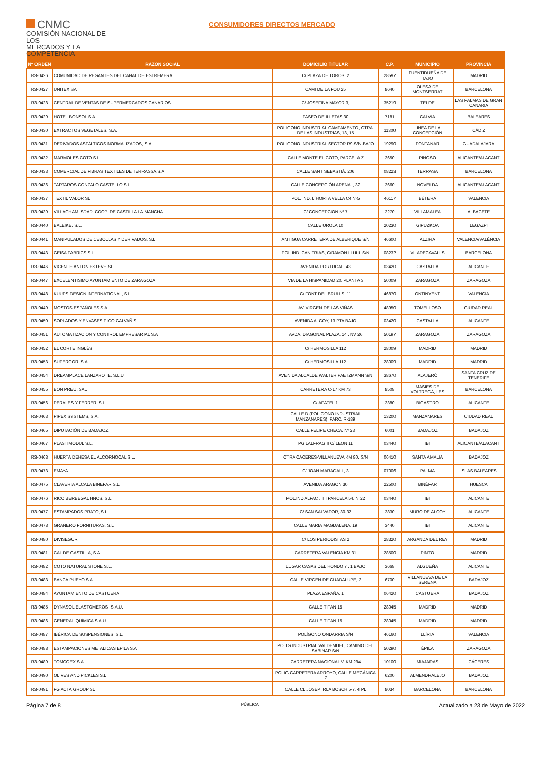CNMC
COMISIÓN NACIONAL DE LOS
MERCADOS Y LA COMPETENCIA
CONSUMIDORES DIRECTOS MERCADO
| Nº ORDEN | RAZÓN SOCIAL | DOMICILIO TITULAR | C.P. | MUNICIPIO | PROVINCIA |
| --- | --- | --- | --- | --- | --- |
| R3-0426 | COMUNIDAD DE REGANTES DEL CANAL DE ESTREMERA | C/ PLAZA DE TOROS, 2 | 28597 | FUENTIDUEÑA DE TAJO | MADRID |
| R3-0427 | UNITEX SA | CAMI DE LA FOU 25 | 8640 | OLESA DE MONTSERRAT | BARCELONA |
| R3-0428 | CENTRAL DE VENTAS DE SUPERMERCADOS CANARIOS | C/ JOSEFINA MAYOR 3, | 35219 | TELDE | LAS PALMAS DE GRAN CANARIA |
| R3-0429 | HOTEL BONSOL S.A. | PASEO DE ILLETAS 30 | 7181 | CALVIÁ | BALEARES |
| R3-0430 | EXTRACTOS VEGETALES, S.A. | POLIGONO INDUSTRIAL CAMPAMENTO, CTRA. DE LAS INDUSTRIAS, 13, 15 | 11300 | LINEA DE LA CONCEPCIÓN | CÁDIZ |
| R3-0431 | DERIVADOS ASFÁLTICOS NORMALIZADOS, S.A. | POLIGONO INDUSTRIAL SECTOR R9-S/N-BAJO | 19290 | FONTANAR | GUADALAJARA |
| R3-0432 | MARMOLES COTO S.L | CALLE MONTE EL COTO, PARCELA Z | 3650 | PINOSO | ALICANTE/ALACANT |
| R3-0433 | COMERCIAL DE FIBRAS TEXTILES DE TERRASSA,S.A | CALLE SANT SEBASTIÁ, 206 | 08223 | TERRASA | BARCELONA |
| R3-0436 | TARTAROS GONZALO CASTELLO S.L | CALLE CONCEPCIÓN ARENAL, 32 | 3660 | NOVELDA | ALICANTE/ALACANT |
| R3-0437 | TEXTIL VALOR SL | POL. IND. L´HORTA VELLA C4 Nº5 | 46117 | BÉTERA | VALENCIA |
| R3-0439 | VILLACHAM, SDAD. COOP. DE CASTILLA LA MANCHA | C/ CONCEPCION Nº 7 | 2270 | VILLAMALEA | ALBACETE |
| R3-0440 | BALEIKE, S.L. | CALLE UROLA 10 | 20230 | GIPUZKOA | LEGAZPI |
| R3-0441 | MANIPULADOS DE CEBOLLAS Y DERIVADOS, S.L. | ANTIGUA CARRETERA DE ALBERIQUE S/N | 46600 | ALZIRA | VALENCIA/VALÈNCIA |
| R3-0443 | GEISA FABRICS S.L. | POL.IND. CAN TRIAS, C/RAMON LLULL S/N | 08232 | VILADECAVALLS | BARCELONA |
| R3-0446 | VICENTE ANTON ESTEVE SL | AVENIDA PORTUGAL, 43 | 03420 | CASTALLA | ALICANTE |
| R3-0447 | EXCELENTISIMO AYUNTAMIENTO DE ZARAGOZA | VIA DE LA HISPANIDAD 20, PLANTA 3 | 50009 | ZARAGOZA | ZARAGOZA |
| R3-0448 | KUUPS DESIGN INTERNATIONAL, S.L. | C/ FONT DEL BRULLS, 11 | 46870 | ONTINYENT | VALENCIA |
| R3-0449 | MOSTOS ESPAÑOLES S.A | AV. VIRGEN DE LAS VIÑAS | 48950 | TOMELLOSO | CIUDAD REAL |
| R3-0450 | SOPLADOS Y ENVASES PICO GALVAÑ S.L | AVENIDA ALCOY, 13 PTA BAJO | 03420 | CASTALLA | ALICANTE |
| R3-0451 | AUTOMATIZACION Y CONTROL EMPRESARIAL S.A | AVDA. DIAGONAL PLAZA, 14 , NV 26 | 50197 | ZARAGOZA | ZARAGOZA |
| R3-0452 | EL CORTE INGLÉS | C/ HERMOSILLA 112 | 28009 | MADRID | MADRID |
| R3-0453 | SUPERCOR, S.A. | C/ HERMOSILLA 112 | 28009 | MADRID | MADRID |
| R3-0454 | DREAMPLACE LANZAROTE, S.L.U | AVENIDA ALCALDE WALTER PAETZMANN S/N | 38670 | ALAJERÓ | SANTA CRUZ DE TENERIFE |
| R3-0455 | BON PREU, SAU | CARRETERA C-17 KM 73 | 8508 | MASIES DE VOLTREGÁ, LES | BARCELONA |
| R3-0456 | PERALES Y FERRER, S.L. | C/ APATEL 1 | 3380 | BIGASTRO | ALICANTE |
| R3-0463 | PIPEX SYSTEMS, S.A. | CALLE D (POLIGONO INDUSTRIAL MANZANARES), PARC. R-189 | 13200 | MANZANARES | CIUDAD REAL |
| R3-0465 | DIPUTACIÓN DE BADAJOZ | CALLE FELIPE CHECA, Nº 23 | 6001 | BADAJOZ | BADAJOZ |
| R3-0467 | PLASTIMODUL S.L. | PG LALFRAG II C/ LEON 11 | 03440 | IBI | ALICANTE/ALACANT |
| R3-0468 | HUERTA DEHESA EL ALCORNOCAL S.L. | CTRA CACERES-VILLANUEVA KM 80, S/N | 06410 | SANTA AMALIA | BADAJOZ |
| R3-0473 | EMAYA | C/ JOAN MARAGALL, 3 | 07006 | PALMA | ISLAS BALEARES |
| R3-0475 | CLAVERIA ALCALA BINEFAR S.L. | AVENIDA ARAGON 30 | 22500 | BINÉFAR | HUESCA |
| R3-0476 | RICO BERBEGAL HNOS. S.L | POL.IND ALFAC , IIII PARCELA 54, N 22 | 03440 | IBI | ALICANTE |
| R3-0477 | ESTAMPADOS PRATO, S.L. | C/ SAN SALVADOR, 30-32 | 3830 | MURO DE ALCOY | ALICANTE |
| R3-0478 | GRANERO FORNITURAS, S.L | CALLE MARIA MAGDALENA, 19 | 3440 | IBI | ALICANTE |
| R3-0480 | DIVISEGUR | C/ LOS PERIODISTAS 2 | 28320 | ARGANDA DEL REY | MADRID |
| R3-0481 | CAL DE CASTILLA, S.A. | CARRETERA VALENCIA KM 31 | 28500 | PINTO | MADRID |
| R3-0482 | COTO NATURAL STONE S.L. | LUGAR CASAS DEL HONDO 7 , 1 BAJO | 3668 | ALGUEÑA | ALICANTE |
| R3-0483 | BANCA PUEYO S.A. | CALLE VIRGEN DE GUADALUPE, 2 | 6700 | VILLANUEVA DE LA SERENA | BADAJOZ |
| R3-0484 | AYUNTAMIENTO DE CASTUERA | PLAZA ESPAÑA, 1 | 06420 | CASTUERA | BADAJOZ |
| R3-0485 | DYNASOL ELASTOMEROS, S.A.U. | CALLE TITÁN 15 | 28045 | MADRID | MADRID |
| R3-0486 | GENERAL QUÍMICA S.A.U. | CALLE TITÁN 15 | 28045 | MADRID | MADRID |
| R3-0487 | IBÉRICA DE SUSPENSIONES, S.L. | POLÍGONO ONDARRIA S/N | 46160 | LLÍRIA | VALENCIA |
| R3-0488 | ESTAMPACIONES METALICAS EPILA S.A | POLIG INDUSTRIAL VALDEMUEL, CAMINO DEL SABINAR S/N | 50290 | ÉPILA | ZARAGOZA |
| R3-0489 | TOMCOEX S.A | CARRETERA NACIONAL V, KM 294 | 10100 | MIAJADAS | CÁCERES |
| R3-0490 | OLIVES AND PICKLES S.L | POLIG CARRETERA ARROYO, CALLE MECÁNICA 7 | 6200 | ALMENDRALEJO | BADAJOZ |
| R3-0491 | FG ACTA GROUP SL | CALLE CL JOSEP IRLA BOSCH 5-7, 4 PL | 8034 | BARCELONA | BARCELONA |
Página 7 de 8 PÚBLICA Actualizado a 23 de Mayo de 2022